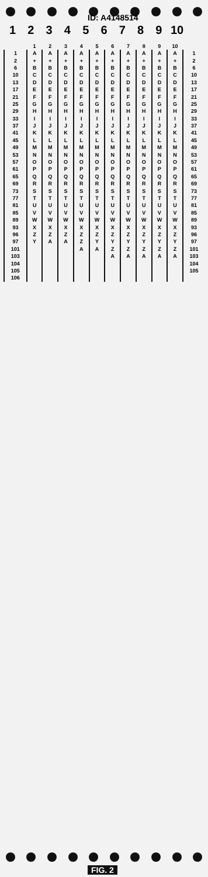ID: A4148514
123456789 10
| | 1 | 2 | 3 | 4 | 5 | 6 | 7 | 8 | 9 | 10 | |
| --- | --- | --- | --- | --- | --- | --- | --- | --- | --- | --- | --- |
| 1 | A | A | A | A | A | A | A | A | A | A | 1 |
| 2 | + | + | + | + | + | + | + | + | + | + | 2 |
| 6 | B | B | B | B | B | B | B | B | B | B | 6 |
| 10 | C | C | C | C | C | C | C | C | C | C | 10 |
| 13 | D | D | D | D | D | D | D | D | D | D | 13 |
| 17 | E | E | E | E | E | E | E | E | E | E | 17 |
| 21 | F | F | F | F | F | F | F | F | F | F | 21 |
| 25 | G | G | G | G | G | G | G | G | G | G | 25 |
| 29 | H | H | H | H | H | H | H | H | H | H | 29 |
| 33 | I | I | I | I | I | I | I | I | I | I | 33 |
| 37 | J | J | J | J | J | J | J | J | J | J | 37 |
| 41 | K | K | K | K | K | K | K | K | K | K | 41 |
| 45 | L | L | L | L | L | L | L | L | L | L | 45 |
| 49 | M | M | M | M | M | M | M | M | M | M | 49 |
| 53 | N | N | N | N | N | N | N | N | N | N | 53 |
| 57 | O | O | O | O | O | O | O | O | O | O | 57 |
| 61 | P | P | P | P | P | P | P | P | P | P | 61 |
| 65 | Q | Q | Q | Q | Q | Q | Q | Q | Q | Q | 65 |
| 69 | R | R | R | R | R | R | R | R | R | R | 69 |
| 73 | S | S | S | S | S | S | S | S | S | S | 73 |
| 77 | T | T | T | T | T | T | T | T | T | T | 77 |
| 81 | U | U | U | U | U | U | U | U | U | U | 81 |
| 85 | V | V | V | V | V | V | V | V | V | V | 85 |
| 89 | W | W | W | W | W | W | W | W | W | W | 89 |
| 93 | X | X | X | X | X | X | X | X | X | X | 93 |
| 96 | Z | Z | Z | Z | Z | Z | Z | Z | Z | Z | 96 |
| 97 | Y | A | A | Z | Y | Y | Y | Y | Y | Y | 97 |
| 101 | | | | A | A | Z | Z | Z | Z | Z | 101 |
| 103 | | | | | | A | A | A | A | A | 103 |
| 104 | | | | | | | | | | | 104 |
| 105 | | | | | | | | | | | 105 |
| 106 | | | | | | | | | | | |
FIG. 2